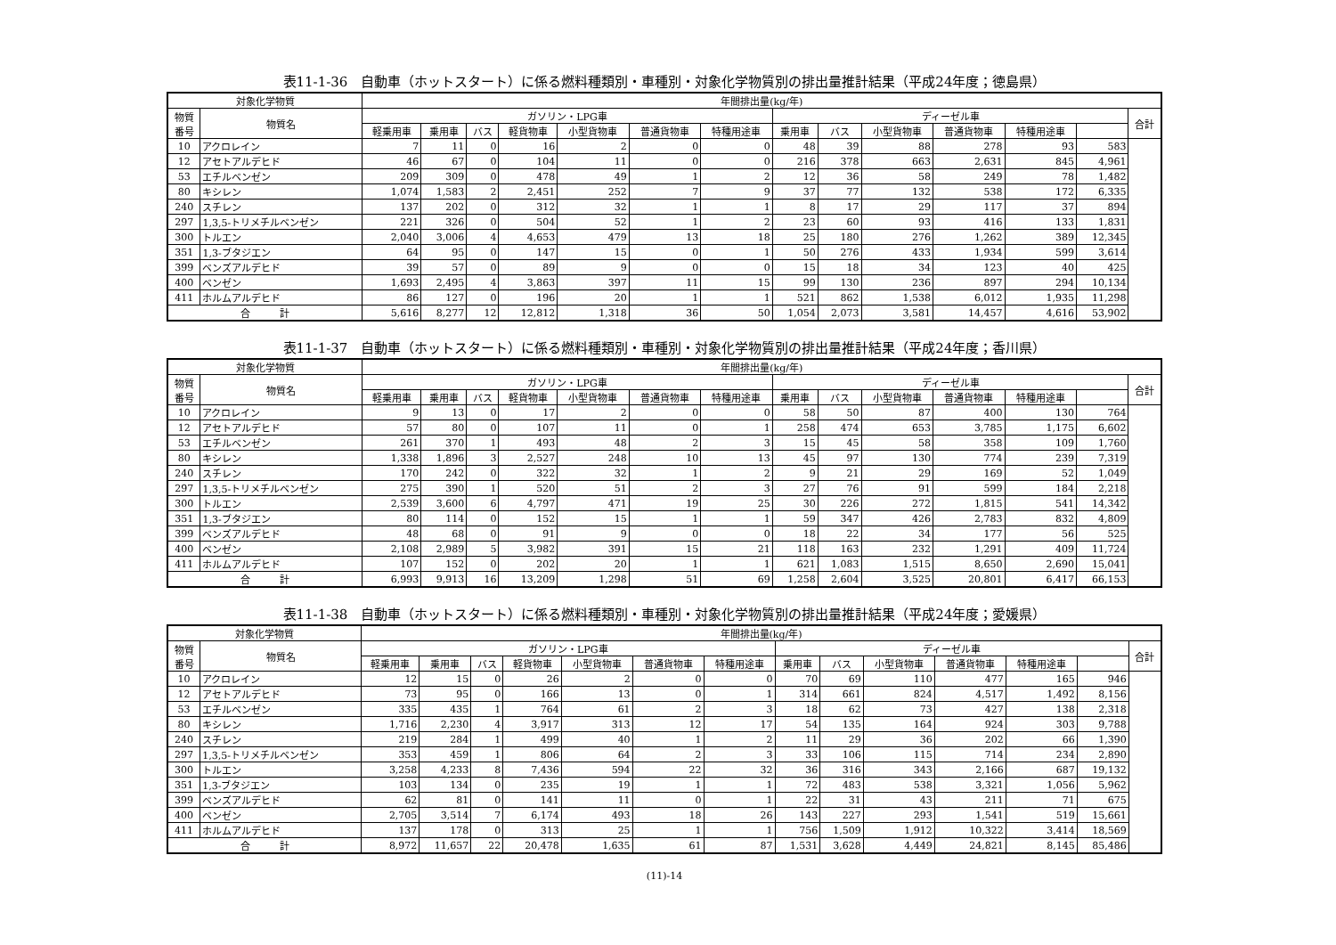表11-1-36　自動車（ホットスタート）に係る燃料種類別・車種別・対象化学物質別の排出量推計結果（平成24年度；徳島県）
| 対象化学物質 | | 年間排出量(kg/年) | | | | | | | | | | | | | |
| --- | --- | --- | --- | --- | --- | --- | --- | --- | --- | --- | --- | --- | --- | --- | --- |
| 物質 番号 | 物質名 | ガソリン・LPG車 | | | | | | | ディーゼル車 | | | | | | 合計 |
| | | 軽乗用車 | 乗用車 | バス | 軽貨物車 | 小型貨物車 | 普通貨物車 | 特種用途車 | 乗用車 | バス | 小型貨物車 | 普通貨物車 | 特種用途車 | | |
| 10 | アクロレイン | 7 | 11 | 0 | 16 | 2 | 0 | 0 | 48 | 39 | 88 | 278 | 93 | 583 | |
| 12 | アセトアルデヒド | 46 | 67 | 0 | 104 | 11 | 0 | 0 | 216 | 378 | 663 | 2,631 | 845 | 4,961 | |
| 53 | エチルベンゼン | 209 | 309 | 0 | 478 | 49 | 1 | 2 | 12 | 36 | 58 | 249 | 78 | 1,482 | |
| 80 | キシレン | 1,074 | 1,583 | 2 | 2,451 | 252 | 7 | 9 | 37 | 77 | 132 | 538 | 172 | 6,335 | |
| 240 | スチレン | 137 | 202 | 0 | 312 | 32 | 1 | 1 | 8 | 17 | 29 | 117 | 37 | 894 | |
| 297 | 1,3,5-トリメチルベンゼン | 221 | 326 | 0 | 504 | 52 | 1 | 2 | 23 | 60 | 93 | 416 | 133 | 1,831 | |
| 300 | トルエン | 2,040 | 3,006 | 4 | 4,653 | 479 | 13 | 18 | 25 | 180 | 276 | 1,262 | 389 | 12,345 | |
| 351 | 1,3-ブタジエン | 64 | 95 | 0 | 147 | 15 | 0 | 1 | 50 | 276 | 433 | 1,934 | 599 | 3,614 | |
| 399 | ベンズアルデヒド | 39 | 57 | 0 | 89 | 9 | 0 | 0 | 15 | 18 | 34 | 123 | 40 | 425 | |
| 400 | ベンゼン | 1,693 | 2,495 | 4 | 3,863 | 397 | 11 | 15 | 99 | 130 | 236 | 897 | 294 | 10,134 | |
| 411 | ホルムアルデヒド | 86 | 127 | 0 | 196 | 20 | 1 | 1 | 521 | 862 | 1,538 | 6,012 | 1,935 | 11,298 | |
| 合 計 | | 5,616 | 8,277 | 12 | 12,812 | 1,318 | 36 | 50 | 1,054 | 2,073 | 3,581 | 14,457 | 4,616 | 53,902 | |
表11-1-37　自動車（ホットスタート）に係る燃料種類別・車種別・対象化学物質別の排出量推計結果（平成24年度；香川県）
| 対象化学物質 | | 年間排出量(kg/年) | | | | | | | | | | | | | |
| --- | --- | --- | --- | --- | --- | --- | --- | --- | --- | --- | --- | --- | --- | --- | --- |
| 物質 番号 | 物質名 | ガソリン・LPG車 | | | | | | | ディーゼル車 | | | | | | 合計 |
| | | 軽乗用車 | 乗用車 | バス | 軽貨物車 | 小型貨物車 | 普通貨物車 | 特種用途車 | 乗用車 | バス | 小型貨物車 | 普通貨物車 | 特種用途車 | | |
| 10 | アクロレイン | 9 | 13 | 0 | 17 | 2 | 0 | 0 | 58 | 50 | 87 | 400 | 130 | 764 | |
| 12 | アセトアルデヒド | 57 | 80 | 0 | 107 | 11 | 0 | 1 | 258 | 474 | 653 | 3,785 | 1,175 | 6,602 | |
| 53 | エチルベンゼン | 261 | 370 | 1 | 493 | 48 | 2 | 3 | 15 | 45 | 58 | 358 | 109 | 1,760 | |
| 80 | キシレン | 1,338 | 1,896 | 3 | 2,527 | 248 | 10 | 13 | 45 | 97 | 130 | 774 | 239 | 7,319 | |
| 240 | スチレン | 170 | 242 | 0 | 322 | 32 | 1 | 2 | 9 | 21 | 29 | 169 | 52 | 1,049 | |
| 297 | 1,3,5-トリメチルベンゼン | 275 | 390 | 1 | 520 | 51 | 2 | 3 | 27 | 76 | 91 | 599 | 184 | 2,218 | |
| 300 | トルエン | 2,539 | 3,600 | 6 | 4,797 | 471 | 19 | 25 | 30 | 226 | 272 | 1,815 | 541 | 14,342 | |
| 351 | 1,3-ブタジエン | 80 | 114 | 0 | 152 | 15 | 1 | 1 | 59 | 347 | 426 | 2,783 | 832 | 4,809 | |
| 399 | ベンズアルデヒド | 48 | 68 | 0 | 91 | 9 | 0 | 0 | 18 | 22 | 34 | 177 | 56 | 525 | |
| 400 | ベンゼン | 2,108 | 2,989 | 5 | 3,982 | 391 | 15 | 21 | 118 | 163 | 232 | 1,291 | 409 | 11,724 | |
| 411 | ホルムアルデヒド | 107 | 152 | 0 | 202 | 20 | 1 | 1 | 621 | 1,083 | 1,515 | 8,650 | 2,690 | 15,041 | |
| 合 計 | | 6,993 | 9,913 | 16 | 13,209 | 1,298 | 51 | 69 | 1,258 | 2,604 | 3,525 | 20,801 | 6,417 | 66,153 | |
表11-1-38　自動車（ホットスタート）に係る燃料種類別・車種別・対象化学物質別の排出量推計結果（平成24年度；愛媛県）
| 対象化学物質 | | 年間排出量(kg/年) | | | | | | | | | | | | | |
| --- | --- | --- | --- | --- | --- | --- | --- | --- | --- | --- | --- | --- | --- | --- | --- |
| 物質 番号 | 物質名 | ガソリン・LPG車 | | | | | | | ディーゼル車 | | | | | | 合計 |
| | | 軽乗用車 | 乗用車 | バス | 軽貨物車 | 小型貨物車 | 普通貨物車 | 特種用途車 | 乗用車 | バス | 小型貨物車 | 普通貨物車 | 特種用途車 | | |
| 10 | アクロレイン | 12 | 15 | 0 | 26 | 2 | 0 | 0 | 70 | 69 | 110 | 477 | 165 | 946 | |
| 12 | アセトアルデヒド | 73 | 95 | 0 | 166 | 13 | 0 | 1 | 314 | 661 | 824 | 4,517 | 1,492 | 8,156 | |
| 53 | エチルベンゼン | 335 | 435 | 1 | 764 | 61 | 2 | 3 | 18 | 62 | 73 | 427 | 138 | 2,318 | |
| 80 | キシレン | 1,716 | 2,230 | 4 | 3,917 | 313 | 12 | 17 | 54 | 135 | 164 | 924 | 303 | 9,788 | |
| 240 | スチレン | 219 | 284 | 1 | 499 | 40 | 1 | 2 | 11 | 29 | 36 | 202 | 66 | 1,390 | |
| 297 | 1,3,5-トリメチルベンゼン | 353 | 459 | 1 | 806 | 64 | 2 | 3 | 33 | 106 | 115 | 714 | 234 | 2,890 | |
| 300 | トルエン | 3,258 | 4,233 | 8 | 7,436 | 594 | 22 | 32 | 36 | 316 | 343 | 2,166 | 687 | 19,132 | |
| 351 | 1,3-ブタジエン | 103 | 134 | 0 | 235 | 19 | 1 | 1 | 72 | 483 | 538 | 3,321 | 1,056 | 5,962 | |
| 399 | ベンズアルデヒド | 62 | 81 | 0 | 141 | 11 | 0 | 1 | 22 | 31 | 43 | 211 | 71 | 675 | |
| 400 | ベンゼン | 2,705 | 3,514 | 7 | 6,174 | 493 | 18 | 26 | 143 | 227 | 293 | 1,541 | 519 | 15,661 | |
| 411 | ホルムアルデヒド | 137 | 178 | 0 | 313 | 25 | 1 | 1 | 756 | 1,509 | 1,912 | 10,322 | 3,414 | 18,569 | |
| 合 計 | | 8,972 | 11,657 | 22 | 20,478 | 1,635 | 61 | 87 | 1,531 | 3,628 | 4,449 | 24,821 | 8,145 | 85,486 | |
(11)-14